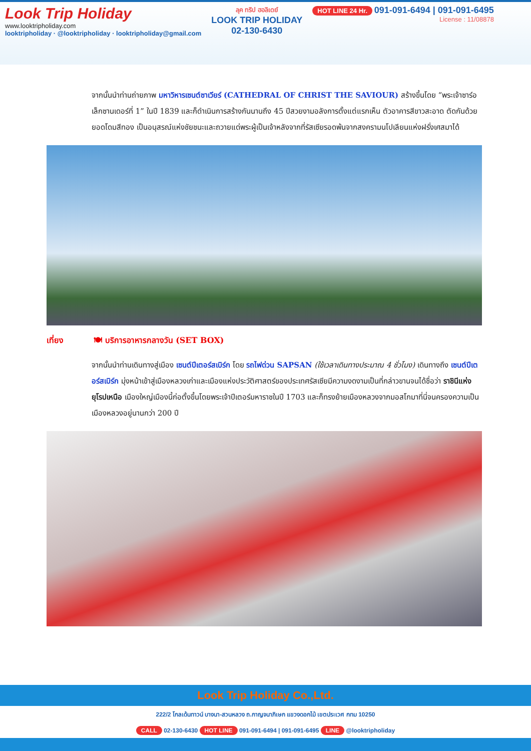Look Trip Holiday
www.looktripholiday.com
looktripholiday · @looktripholiday · looktripholiday@gmail.com
ลุค ทริป ฮอลิเดย์
LOOK TRIP HOLIDAY
02-130-6430
HOT LINE 24 Hr. 091-091-6494 | 091-091-6495
License : 11/08878
จากนั้นนำท่านถ่ายภาพ มหาวิหารเซนต์ซาเวียร์ (CATHEDRAL OF CHRIST THE SAVIOUR) สร้างขึ้นโดย “พระเจ้าซาร์อเล็กซานเดอร์ที่ 1” ในปี 1839 และก็ดำเนินการสร้างกันนานถึง 45 ปีสวยงามอลังการตั้งแต่แรกเห็น ตัวอาคารสีขาวสะอาด ตัดกันด้วยยอดโดมสีทอง เป็นอนุสรณ์แห่งชัยชนะและถวายแด่พระผู้เป็นเจ้าหลังจากที่รัสเซียรอดพ้นจากสงครามนโปเลียนแห่งฝรั่งเศสมาได้
เที่ยง 🍽 บริการอาหารกลางวัน (SET BOX)
จากนั้นนำท่านเดินทางสู่เมือง เซนต์ปีเตอร์สเบิร์ก โดย รถไฟด่วน SAPSAN (ใช้เวลาเดินทางประมาณ 4 ชั่วโมง) เดินทางถึง เซนต์ปีเตอร์สเบิร์ก มุ่งหน้าเข้าสู่เมืองหลวงเก่าและเมืองแห่งประวัติศาสตร์ของประเทศรัสเซียมีความงดงามเป็นที่กล่าวขานจนได้ชื่อว่า ราชินีแห่งยุโรปเหนือ เมืองใหญ่เมืองนี้ก่อตั้งขึ้นโดยพระเจ้าปีเตอร์มหาราชในปี 1703 และก็ทรงย้ายเมืองหลวงจากมอสโกมาที่นี่จนครองความเป็นเมืองหลวงอยู่นานกว่า 200 ปี
Look Trip Holiday Co.,Ltd.
222/2 โกลเด้นทาวน์ บางนา-สวนหลวง ถ.กาญจนาภิเษก แขวงดอกไม้ เขตประเวศ กทม 10250
CALL 02-130-6430 HOT LINE 091-091-6494 | 091-091-6495 LINE @looktripholiday